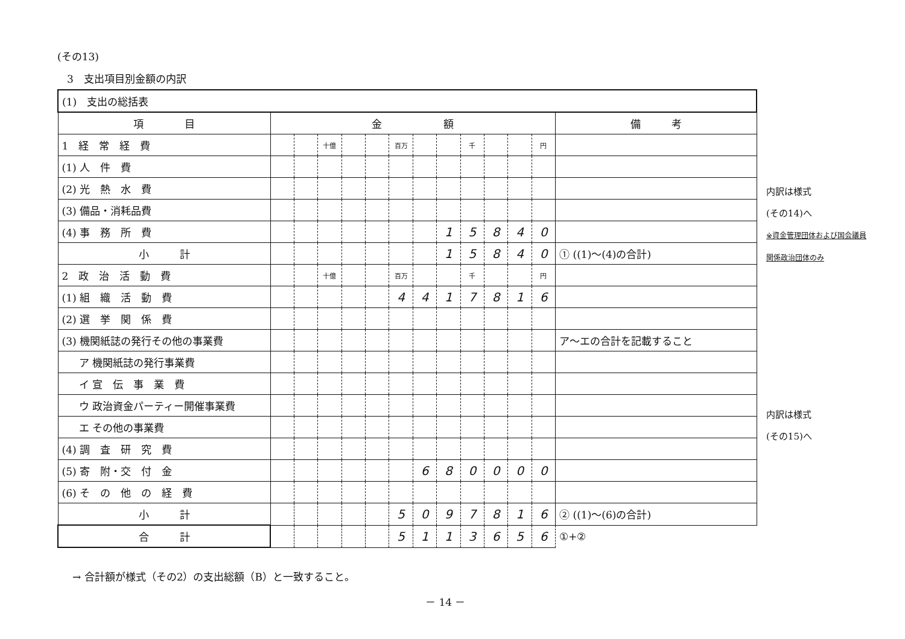(その13)
3　支出項目別金額の内訳
| (1) 支出の総括表 | | | | | | | | | | | | | |
| 項 目 | 金 額 | | | | | | | | | | | | 備 考 |
| 1 経 常 経 費 | | | 十億 | | | 百万 | | | 千 | | | 円 | |
| (1) 人 件 費 | | | | | | | | | | | | | |
| (2) 光 熱 水 費 | | | | | | | | | | | | | |
| (3) 備品・消耗品費 | | | | | | | | | | | | | |
| (4) 事 務 所 費 | | | | | | | | 1 | 5 | 8 | 4 | 0 | |
| 小 計 | | | | | | | | 1 | 5 | 8 | 4 | 0 | ① ((1)～(4)の合計) |
| 2 政 治 活 動 費 | | | 十億 | | | 百万 | | | 千 | | | 円 | |
| (1) 組 織 活 動 費 | | | | | | 4 | 4 | 1 | 7 | 8 | 1 | 6 | |
| (2) 選 挙 関 係 費 | | | | | | | | | | | | | |
| (3) 機関紙誌の発行その他の事業費 | | | | | | | | | | | | | ア～エの合計を記載すること |
| ア 機関紙誌の発行事業費 | | | | | | | | | | | | | |
| イ 宣 伝 事 業 費 | | | | | | | | | | | | | |
| ウ 政治資金パーティー開催事業費 | | | | | | | | | | | | | |
| エ その他の事業費 | | | | | | | | | | | | | |
| (4) 調 査 研 究 費 | | | | | | | | | | | | | |
| (5) 寄 附・交 付 金 | | | | | | | 6 | 8 | 0 | 0 | 0 | 0 | |
| (6) そ の 他 の 経 費 | | | | | | | | | | | | | |
| 小 計 | | | | | | 5 | 0 | 9 | 7 | 8 | 1 | 6 | ② ((1)～(6)の合計) |
| 合 計 | | | | | | 5 | 1 | 1 | 3 | 6 | 5 | 6 | ①+② |
内訳は様式
(その14)へ
※資金管理団体および国会議員
関係政治団体のみ
内訳は様式
(その15)へ
→ 合計額が様式（その2）の支出総額（B）と一致すること。
－ 14 －